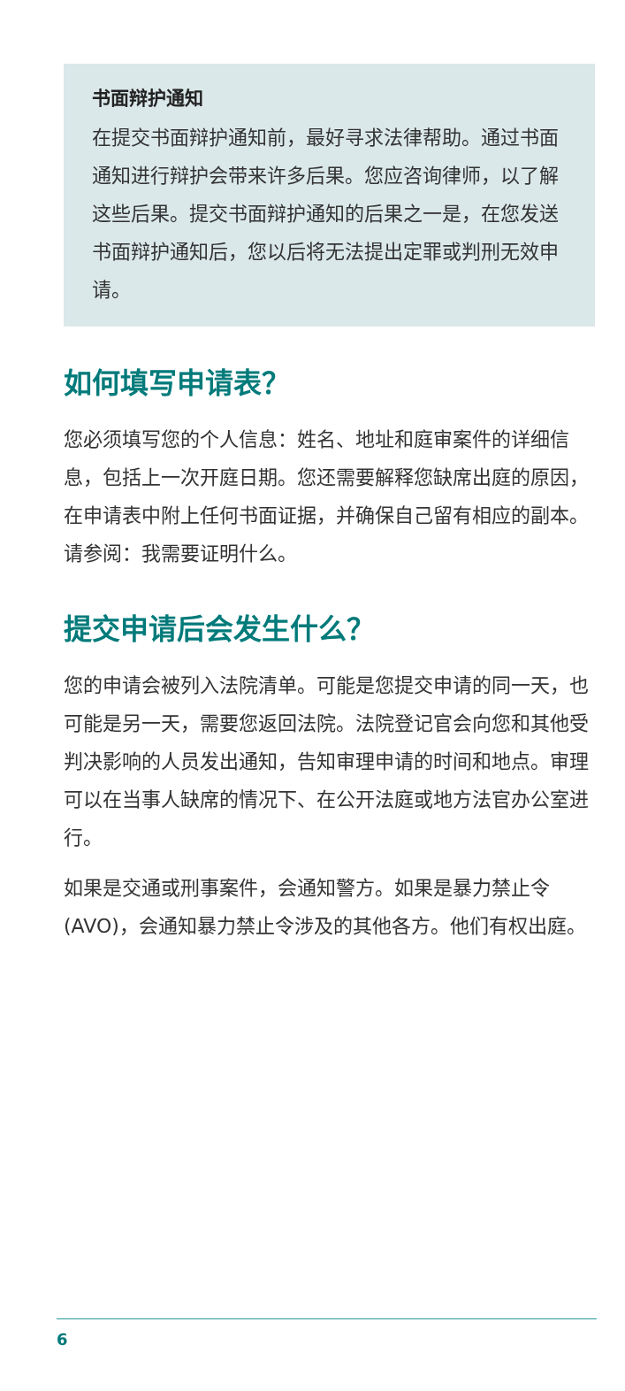书面辩护通知
在提交书面辩护通知前，最好寻求法律帮助。通过书面通知进行辩护会带来许多后果。您应咨询律师，以了解这些后果。提交书面辩护通知的后果之一是，在您发送书面辩护通知后，您以后将无法提出定罪或判刑无效申请。
如何填写申请表？
您必须填写您的个人信息：姓名、地址和庭审案件的详细信息，包括上一次开庭日期。您还需要解释您缺席出庭的原因，在申请表中附上任何书面证据，并确保自己留有相应的副本。请参阅：我需要证明什么。
提交申请后会发生什么？
您的申请会被列入法院清单。可能是您提交申请的同一天，也可能是另一天，需要您返回法院。法院登记官会向您和其他受判决影响的人员发出通知，告知审理申请的时间和地点。审理可以在当事人缺席的情况下、在公开法庭或地方法官办公室进行。
如果是交通或刑事案件，会通知警方。如果是暴力禁止令 (AVO)，会通知暴力禁止令涉及的其他各方。他们有权出庭。
6